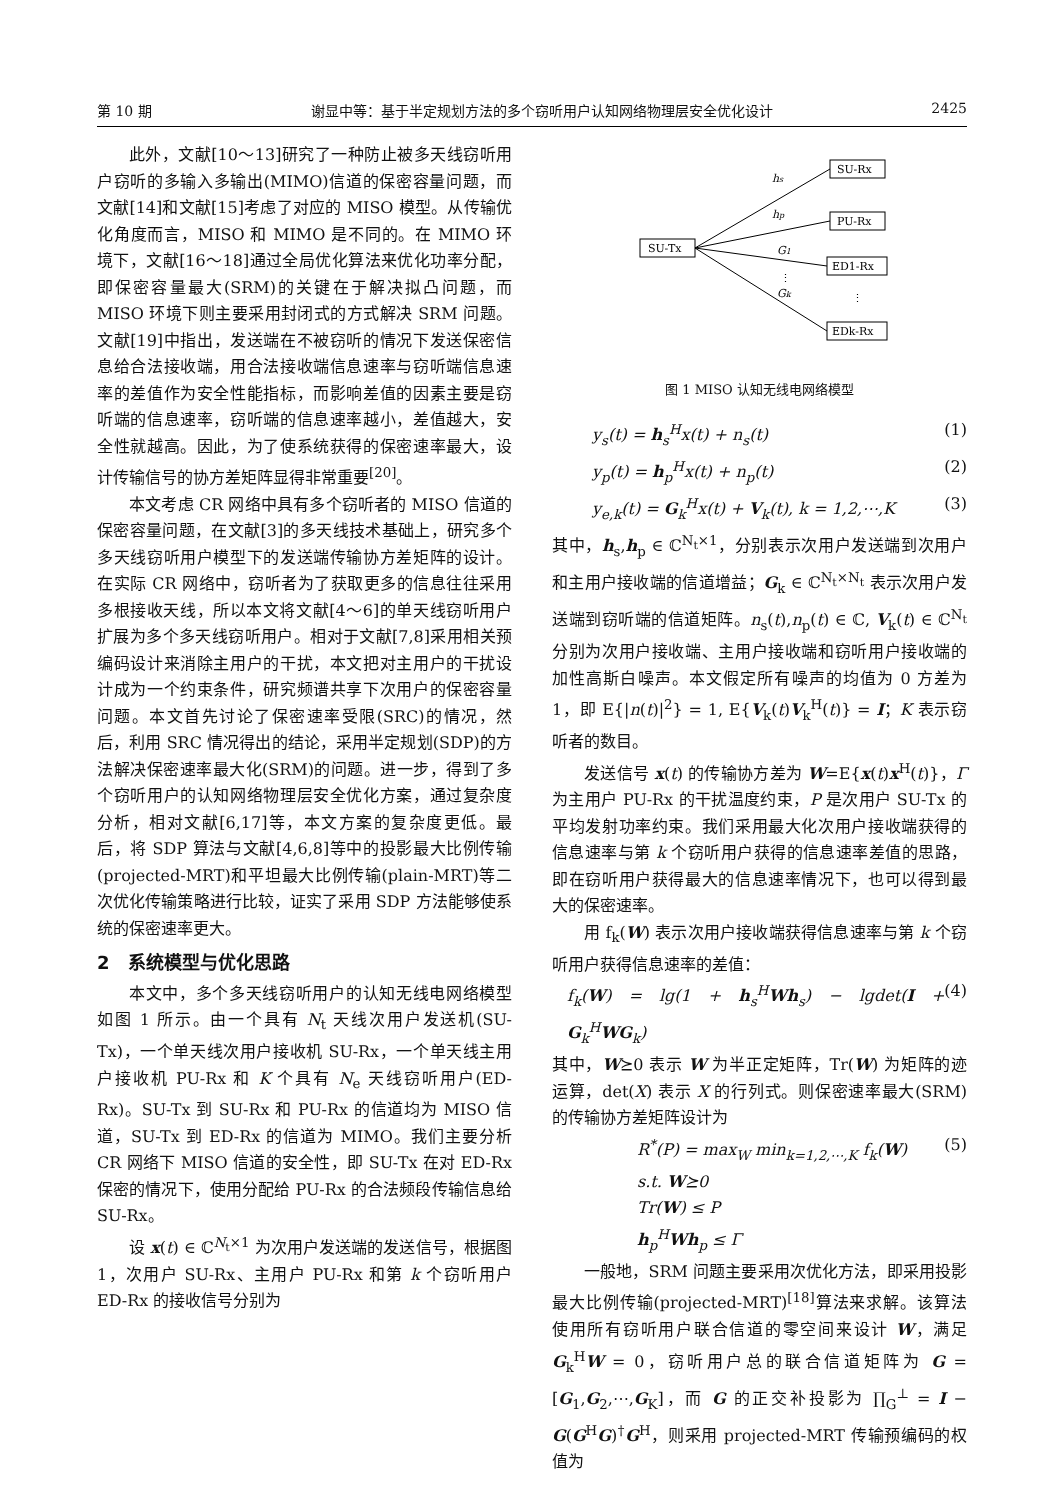第 10 期 谢显中等：基于半定规划方法的多个窃听用户认知网络物理层安全优化设计 2425
此外，文献[10～13]研究了一种防止被多天线窃听用户窃听的多输入多输出(MIMO)信道的保密容量问题，而文献[14]和文献[15]考虑了对应的 MISO 模型。从传输优化角度而言，MISO 和 MIMO 是不同的。在 MIMO 环境下，文献[16～18]通过全局优化算法来优化功率分配，即保密容量最大(SRM)的关键在于解决拟凸问题，而 MISO 环境下则主要采用封闭式的方式解决 SRM 问题。文献[19]中指出，发送端在不被窃听的情况下发送保密信息给合法接收端，用合法接收端信息速率与窃听端信息速率的差值作为安全性能指标，而影响差值的因素主要是窃听端的信息速率，窃听端的信息速率越小，差值越大，安全性就越高。因此，为了使系统获得的保密速率最大，设计传输信号的协方差矩阵显得非常重要<sup>[20]</sup>。
本文考虑 CR 网络中具有多个窃听者的 MISO 信道的保密容量问题，在文献[3]的多天线技术基础上，研究多个多天线窃听用户模型下的发送端传输协方差矩阵的设计。在实际 CR 网络中，窃听者为了获取更多的信息往往采用多根接收天线，所以本文将文献[4～6]的单天线窃听用户扩展为多个多天线窃听用户。相对于文献[7,8]采用相关预编码设计来消除主用户的干扰，本文把对主用户的干扰设计成为一个约束条件，研究频谱共享下次用户的保密容量问题。本文首先讨论了保密速率受限(SRC)的情况，然后，利用 SRC 情况得出的结论，采用半定规划(SDP)的方法解决保密速率最大化(SRM)的问题。进一步，得到了多个窃听用户的认知网络物理层安全优化方案，通过复杂度分析，相对文献[6,17]等，本文方案的复杂度更低。最后，将 SDP 算法与文献[4,6,8]等中的投影最大比例传输(projected-MRT)和平坦最大比例传输(plain-MRT)等二次优化传输策略进行比较，证实了采用 SDP 方法能够使系统的保密速率更大。
2　系统模型与优化思路
本文中，多个多天线窃听用户的认知无线电网络模型如图 1 所示。由一个具有 N<sub>t</sub> 天线次用户发送机(SU-Tx)，一个单天线次用户接收机 SU-Rx，一个单天线主用户接收机 PU-Rx 和 K 个具有 N<sub>e</sub> 天线窃听用户(ED-Rx)。SU-Tx 到 SU-Rx 和 PU-Rx 的信道均为 MISO 信道，SU-Tx 到 ED-Rx 的信道为 MIMO。我们主要分析 CR 网络下 MISO 信道的安全性，即 SU-Tx 在对 ED-Rx 保密的情况下，使用分配给 PU-Rx 的合法频段传输信息给 SU-Rx。
设 x(t) ∈ ℂ<sup>N<sub>t</sub>×1</sup> 为次用户发送端的发送信号，根据图 1，次用户 SU-Rx、主用户 PU-Rx 和第 k 个窃听用户 ED-Rx 的接收信号分别为
SU-Tx
SU-Rx
PU-Rx
ED1-Rx
EDk-Rx
hs
hp
G1
Gk
⋮
⋮
图 1 MISO 认知无线电网络模型
y<sub>s</sub>(t) = h<sub>s</sub><sup>H</sup>x(t) + n<sub>s</sub>(t) (1)
y<sub>p</sub>(t) = h<sub>p</sub><sup>H</sup>x(t) + n<sub>p</sub>(t) (2)
y<sub>e,k</sub>(t) = G<sub>k</sub><sup>H</sup>x(t) + V<sub>k</sub>(t), k = 1,2,⋯,K (3)
其中，h<sub>s</sub>,h<sub>p</sub> ∈ ℂ<sup>N<sub>t</sub>×1</sup>，分别表示次用户发送端到次用户和主用户接收端的信道增益；G<sub>k</sub> ∈ ℂ<sup>N<sub>t</sub>×N<sub>t</sub></sup> 表示次用户发送端到窃听端的信道矩阵。n<sub>s</sub>(t),n<sub>p</sub>(t) ∈ ℂ, V<sub>k</sub>(t) ∈ ℂ<sup>N<sub>t</sub></sup> 分别为次用户接收端、主用户接收端和窃听用户接收端的加性高斯白噪声。本文假定所有噪声的均值为 0 方差为 1，即 E{|n(t)|<sup>2</sup>} = 1, E{V<sub>k</sub>(t)V<sub>k</sub><sup>H</sup>(t)} = I；K 表示窃听者的数目。
发送信号 x(t) 的传输协方差为 W=E{x(t)x<sup>H</sup>(t)}，Γ 为主用户 PU-Rx 的干扰温度约束，P 是次用户 SU-Tx 的平均发射功率约束。我们采用最大化次用户接收端获得的信息速率与第 k 个窃听用户获得的信息速率差值的思路，即在窃听用户获得最大的信息速率情况下，也可以得到最大的保密速率。
用 f<sub>k</sub>(W) 表示次用户接收端获得信息速率与第 k 个窃听用户获得信息速率的差值：
f<sub>k</sub>(W) = lg(1 + h<sub>s</sub><sup>H</sup>Wh<sub>s</sub>) − lgdet(I + G<sub>k</sub><sup>H</sup>WG<sub>k</sub>) (4)
其中，W⪰0 表示 W 为半正定矩阵，Tr(W) 为矩阵的迹运算，det(X) 表示 X 的行列式。则保密速率最大(SRM)的传输协方差矩阵设计为
R<sup>*</sup>(P) = max<sub>W</sub> min<sub>k=1,2,⋯,K</sub> f<sub>k</sub>(W)
s.t. W⪰0
Tr(W) ≤ P
h<sub>p</sub><sup>H</sup>Wh<sub>p</sub> ≤ Γ (5)
一般地，SRM 问题主要采用次优化方法，即采用投影最大比例传输(projected-MRT)<sup>[18]</sup>算法来求解。该算法使用所有窃听用户联合信道的零空间来设计 W，满足 G<sub>k</sub><sup>H</sup>W = 0，窃听用户总的联合信道矩阵为 G = [G<sub>1</sub>,G<sub>2</sub>,⋯,G<sub>K</sub>]，而 G 的正交补投影为 ∏<sub>G</sub><sup>⊥</sup> = I − G(G<sup>H</sup>G)<sup>†</sup>G<sup>H</sup>，则采用 projected-MRT 传输预编码的权值为